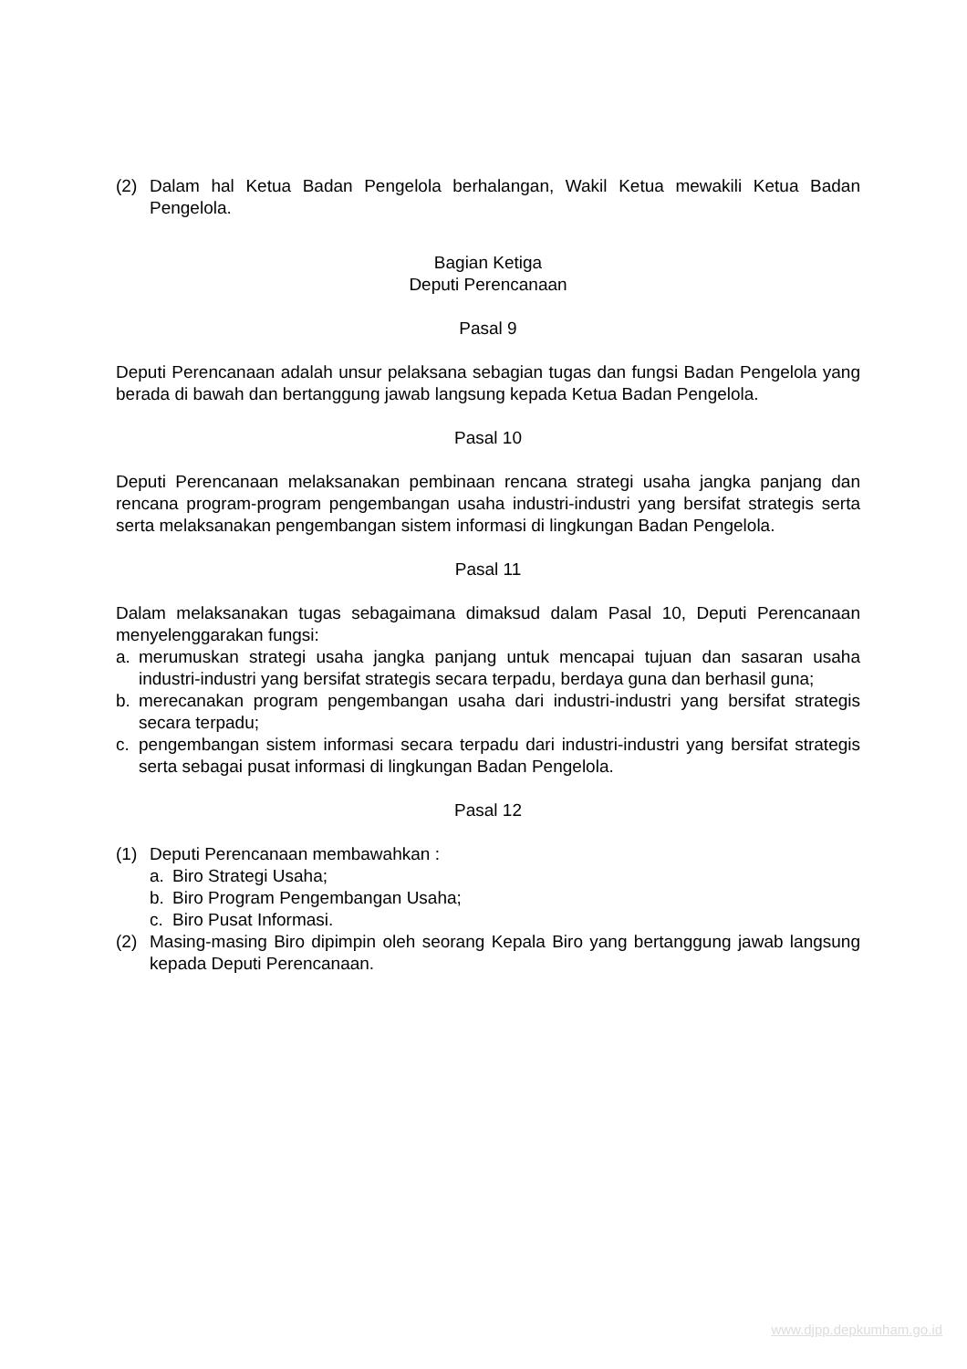(2) Dalam hal Ketua Badan Pengelola berhalangan, Wakil Ketua mewakili Ketua Badan Pengelola.
Bagian Ketiga
Deputi Perencanaan
Pasal 9
Deputi Perencanaan adalah unsur pelaksana sebagian tugas dan fungsi Badan Pengelola yang berada di bawah dan bertanggung jawab langsung kepada Ketua Badan Pengelola.
Pasal 10
Deputi Perencanaan melaksanakan pembinaan rencana strategi usaha jangka panjang dan rencana program-program pengembangan usaha industri-industri yang bersifat strategis serta serta melaksanakan pengembangan sistem informasi di lingkungan Badan Pengelola.
Pasal 11
Dalam melaksanakan tugas sebagaimana dimaksud dalam Pasal 10, Deputi Perencanaan menyelenggarakan fungsi:
a. merumuskan strategi usaha jangka panjang untuk mencapai tujuan dan sasaran usaha industri-industri yang bersifat strategis secara terpadu, berdaya guna dan berhasil guna;
b. merecanakan program pengembangan usaha dari industri-industri yang bersifat strategis secara terpadu;
c. pengembangan sistem informasi secara terpadu dari industri-industri yang bersifat strategis serta sebagai pusat informasi di lingkungan Badan Pengelola.
Pasal 12
(1) Deputi Perencanaan membawahkan :
a. Biro Strategi Usaha;
b. Biro Program Pengembangan Usaha;
c. Biro Pusat Informasi.
(2) Masing-masing Biro dipimpin oleh seorang Kepala Biro yang bertanggung jawab langsung kepada Deputi Perencanaan.
www.djpp.depkumham.go.id